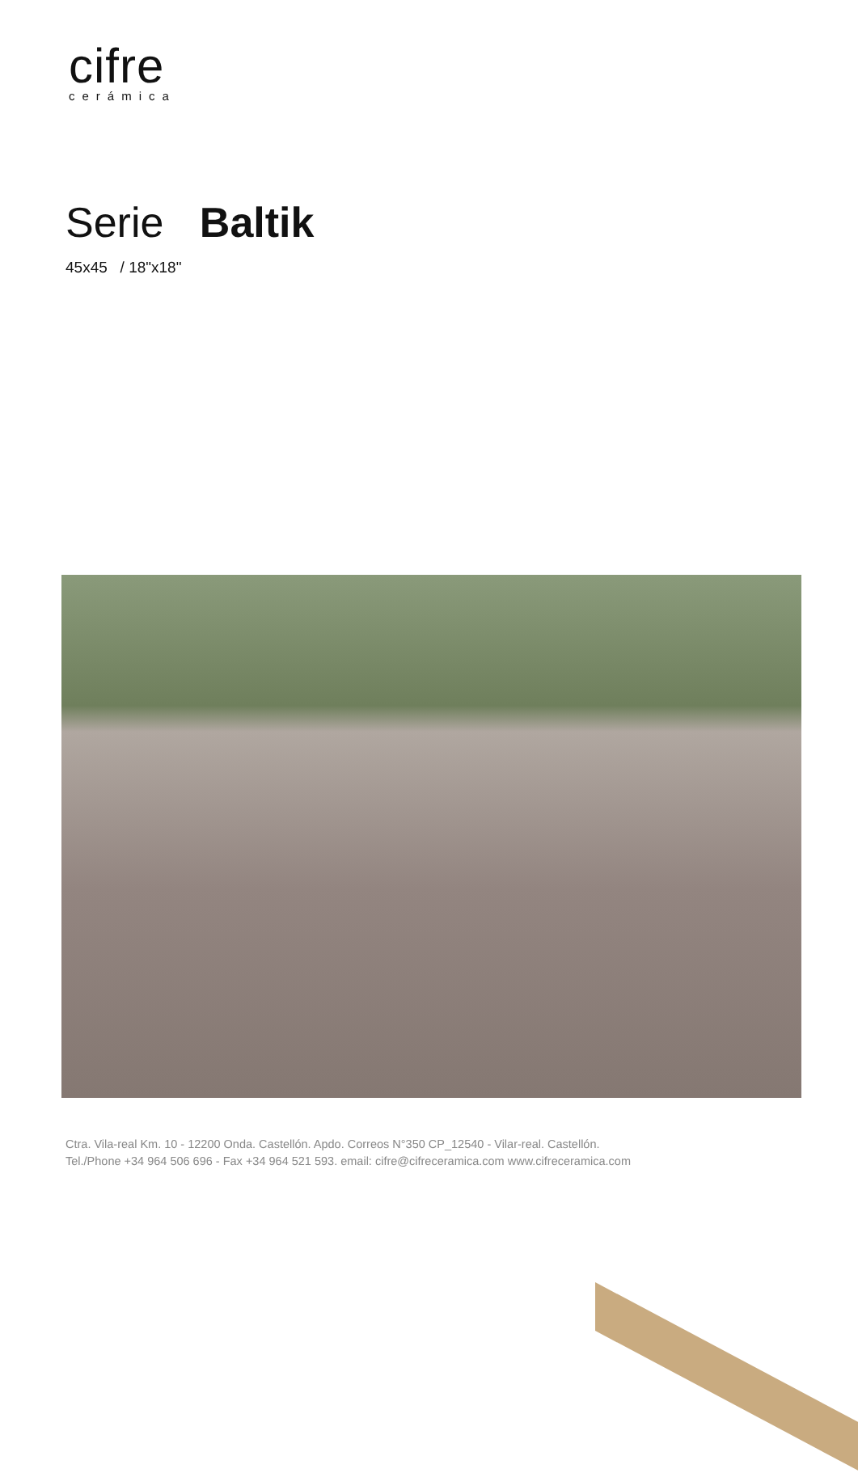cifre
cerámica
Serie Baltik
45x45 / 18"x18"
Ctra. Vila-real Km. 10 - 12200 Onda. Castellón. Apdo. Correos N°350 CP_12540 - Vilar-real. Castellón.
Tel./Phone +34 964 506 696 - Fax +34 964 521 593. email: cifre@cifreceramica.com www.cifreceramica.com